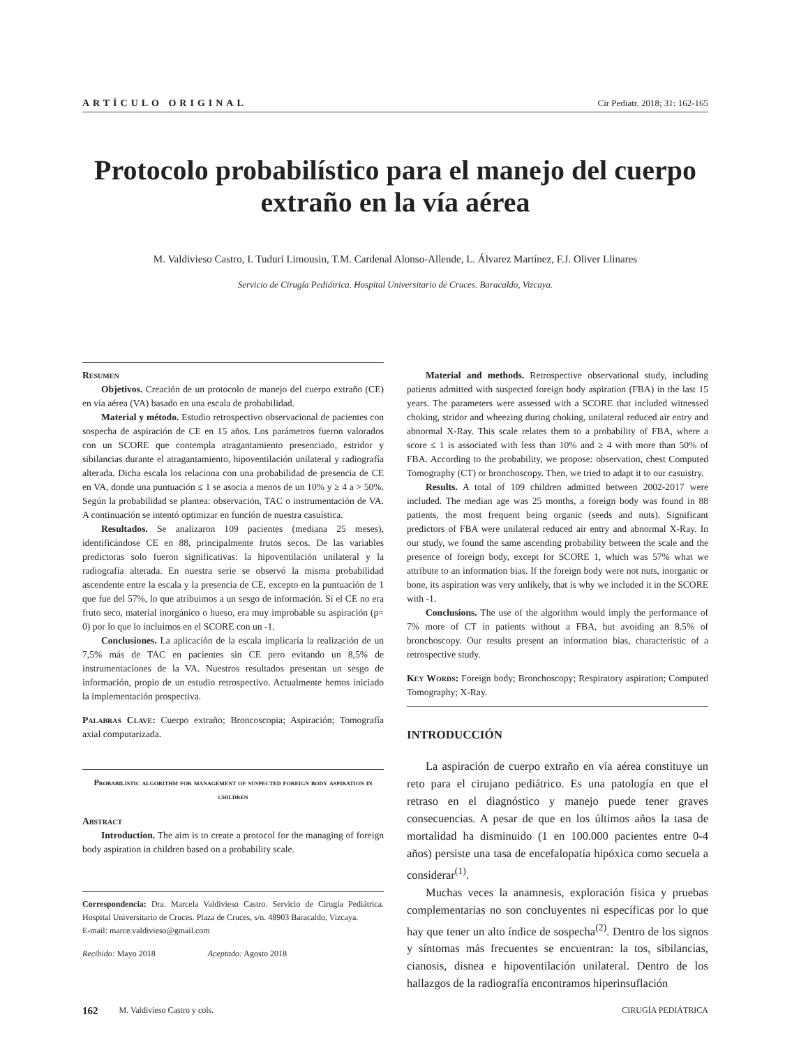ARTÍCULO ORIGINAL Cir Pediatr. 2018; 31: 162-165
Protocolo probabilístico para el manejo del cuerpo extraño en la vía aérea
M. Valdivieso Castro, I. Tuduri Limousin, T.M. Cardenal Alonso-Allende, L. Álvarez Martínez, F.J. Oliver Llinares
Servicio de Cirugía Pediátrica. Hospital Universitario de Cruces. Baracaldo, Vizcaya.
Resumen
Objetivos. Creación de un protocolo de manejo del cuerpo extraño (CE) en vía aérea (VA) basado en una escala de probabilidad.
Material y método. Estudio retrospectivo observacional de pacientes con sospecha de aspiración de CE en 15 años. Los parámetros fueron valorados con un SCORE que contempla atragantamiento presenciado, estridor y sibilancias durante el atragantamiento, hipoventilación unilateral y radiografía alterada. Dicha escala los relaciona con una probabilidad de presencia de CE en VA, donde una puntuación ≤ 1 se asocia a menos de un 10% y ≥ 4 a > 50%. Según la probabilidad se plantea: observación, TAC o instrumentación de VA. A continuación se intentó optimizar en función de nuestra casuística.
Resultados. Se analizaron 109 pacientes (mediana 25 meses), identificándose CE en 88, principalmente frutos secos. De las variables predictoras solo fueron significativas: la hipoventilación unilateral y la radiografía alterada. En nuestra serie se observó la misma probabilidad ascendente entre la escala y la presencia de CE, excepto en la puntuación de 1 que fue del 57%, lo que atribuimos a un sesgo de información. Si el CE no era fruto seco, material inorgánico o hueso, era muy improbable su aspiración (p= 0) por lo que lo incluimos en el SCORE con un -1.
Conclusiones. La aplicación de la escala implicaría la realización de un 7,5% más de TAC en pacientes sin CE pero evitando un 8,5% de instrumentaciones de la VA. Nuestros resultados presentan un sesgo de información, propio de un estudio retrospectivo. Actualmente hemos iniciado la implementación prospectiva.
Palabras Clave: Cuerpo extraño; Broncoscopia; Aspiración; Tomografía axial computarizada.
Probabilistic algorithm for management of suspected foreign body aspiration in children
Abstract
Introduction. The aim is to create a protocol for the managing of foreign body aspiration in children based on a probability scale.
Correspondencia: Dra. Marcela Valdivieso Castro. Servicio de Cirugía Pediátrica. Hospital Universitario de Cruces. Plaza de Cruces, s/n. 48903 Baracaldo, Vizcaya.
E-mail: marce.valdivieso@gmail.com
Recibido: Mayo 2018 Aceptado: Agosto 2018
Material and methods. Retrospective observational study, including patients admitted with suspected foreign body aspiration (FBA) in the last 15 years. The parameters were assessed with a SCORE that included witnessed choking, stridor and wheezing during choking, unilateral reduced air entry and abnormal X-Ray. This scale relates them to a probability of FBA, where a score ≤ 1 is associated with less than 10% and ≥ 4 with more than 50% of FBA. According to the probability, we propose: observation, chest Computed Tomography (CT) or bronchoscopy. Then, we tried to adapt it to our casuistry.
Results. A total of 109 children admitted between 2002-2017 were included. The median age was 25 months, a foreign body was found in 88 patients, the most frequent being organic (seeds and nuts). Significant predictors of FBA were unilateral reduced air entry and abnormal X-Ray. In our study, we found the same ascending probability between the scale and the presence of foreign body, except for SCORE 1, which was 57% what we attribute to an information bias. If the foreign body were not nuts, inorganic or bone, its aspiration was very unlikely, that is why we included it in the SCORE with -1.
Conclusions. The use of the algorithm would imply the performance of 7% more of CT in patients without a FBA, but avoiding an 8.5% of bronchoscopy. Our results present an information bias, characteristic of a retrospective study.
Key Words: Foreign body; Bronchoscopy; Respiratory aspiration; Computed Tomography; X-Ray.
INTRODUCCIÓN
La aspiración de cuerpo extraño en vía aérea constituye un reto para el cirujano pediátrico. Es una patología en que el retraso en el diagnóstico y manejo puede tener graves consecuencias. A pesar de que en los últimos años la tasa de mortalidad ha disminuido (1 en 100.000 pacientes entre 0-4 años) persiste una tasa de encefalopatía hipóxica como secuela a considerar<sup>(1)</sup>.
Muchas veces la anamnesis, exploración física y pruebas complementarias no son concluyentes ni específicas por lo que hay que tener un alto índice de sospecha<sup>(2)</sup>. Dentro de los signos y síntomas más frecuentes se encuentran: la tos, sibilancias, cianosis, disnea e hipoventilación unilateral. Dentro de los hallazgos de la radiografía encontramos hiperinsuflación
162 M. Valdivieso Castro y cols. CIRUGÍA PEDIÁTRICA